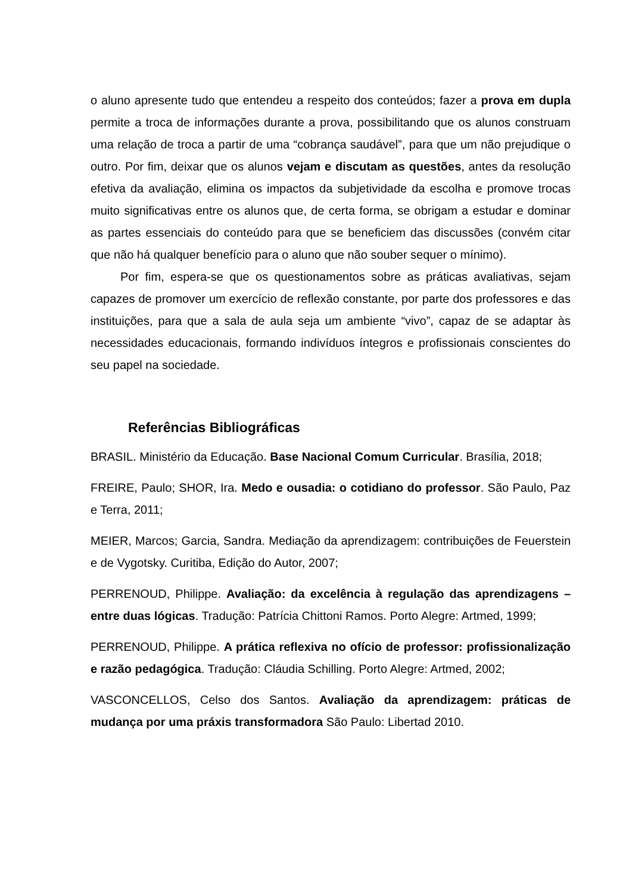o aluno apresente tudo que entendeu a respeito dos conteúdos; fazer a prova em dupla permite a troca de informações durante a prova, possibilitando que os alunos construam uma relação de troca a partir de uma “cobrança saudável”, para que um não prejudique o outro. Por fim, deixar que os alunos vejam e discutam as questões, antes da resolução efetiva da avaliação, elimina os impactos da subjetividade da escolha e promove trocas muito significativas entre os alunos que, de certa forma, se obrigam a estudar e dominar as partes essenciais do conteúdo para que se beneficiem das discussões (convém citar que não há qualquer benefício para o aluno que não souber sequer o mínimo).
Por fim, espera-se que os questionamentos sobre as práticas avaliativas, sejam capazes de promover um exercício de reflexão constante, por parte dos professores e das instituições, para que a sala de aula seja um ambiente “vivo”, capaz de se adaptar às necessidades educacionais, formando indivíduos íntegros e profissionais conscientes do seu papel na sociedade.
Referências Bibliográficas
BRASIL. Ministério da Educação. Base Nacional Comum Curricular. Brasília, 2018;
FREIRE, Paulo; SHOR, Ira. Medo e ousadia: o cotidiano do professor. São Paulo, Paz e Terra, 2011;
MEIER, Marcos; Garcia, Sandra. Mediação da aprendizagem: contribuições de Feuerstein e de Vygotsky. Curitiba, Edição do Autor, 2007;
PERRENOUD, Philippe. Avaliação: da excelência à regulação das aprendizagens – entre duas lógicas. Tradução: Patrícia Chittoni Ramos. Porto Alegre: Artmed, 1999;
PERRENOUD, Philippe. A prática reflexiva no ofício de professor: profissionalização e razão pedagógica. Tradução: Cláudia Schilling. Porto Alegre: Artmed, 2002;
VASCONCELLOS, Celso dos Santos. Avaliação da aprendizagem: práticas de mudança por uma práxis transformadora São Paulo: Libertad 2010.